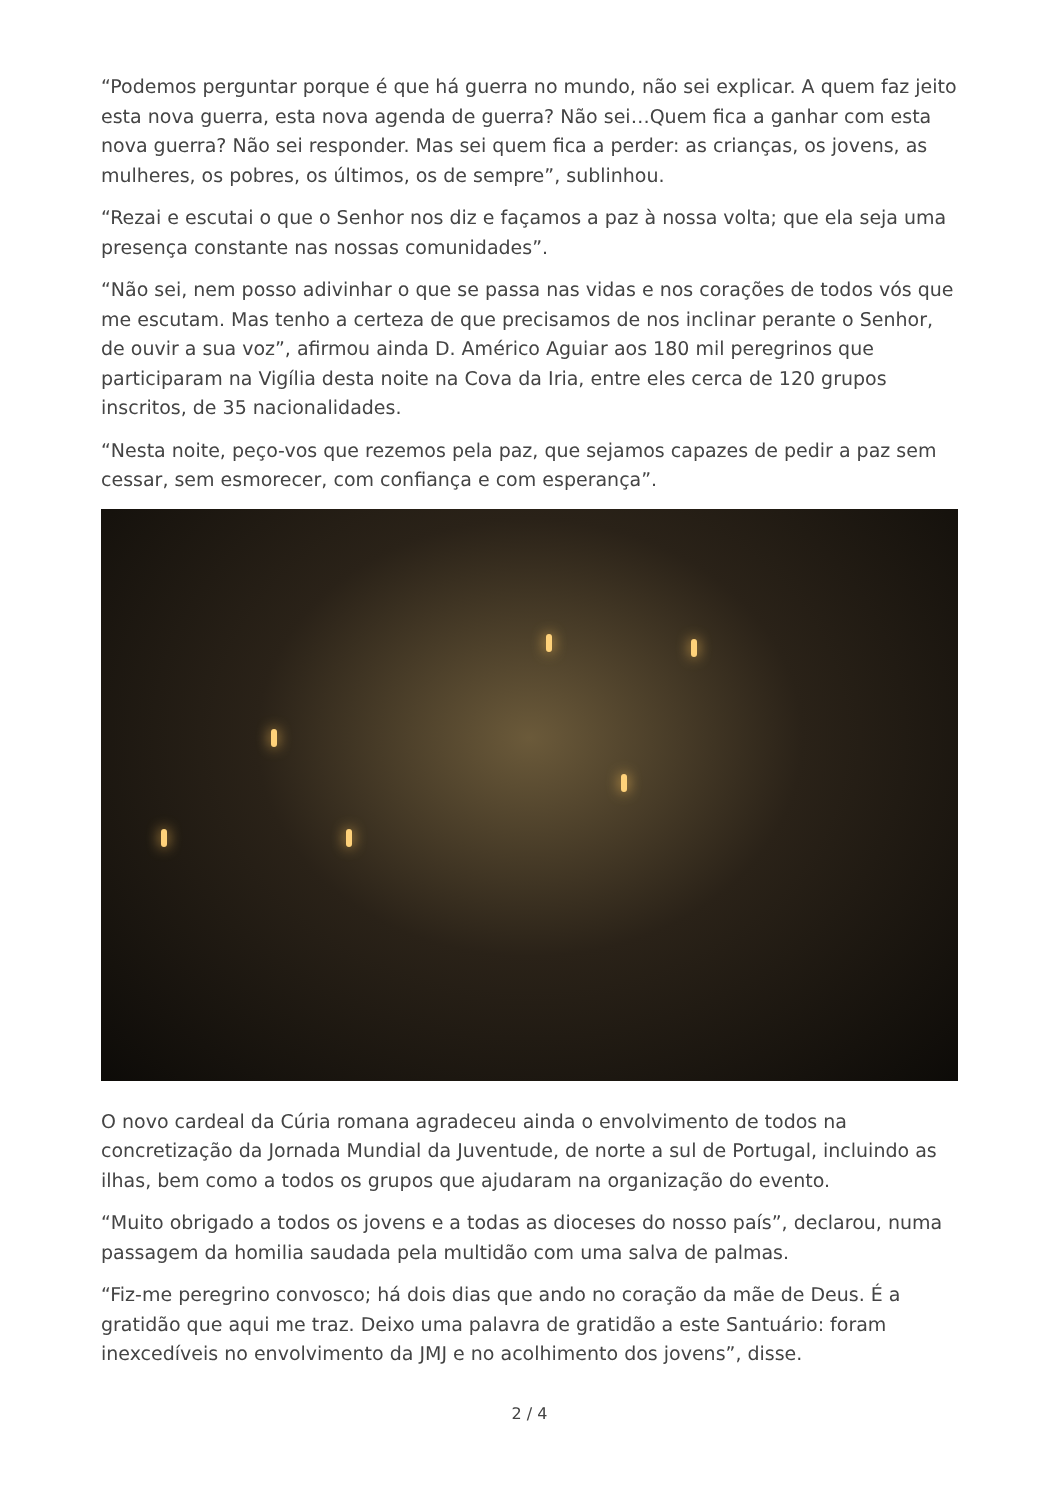“Podemos perguntar porque é que há guerra no mundo, não sei explicar. A quem faz jeito esta nova guerra, esta nova agenda de guerra? Não sei…Quem fica a ganhar com esta nova guerra? Não sei responder. Mas sei quem fica a perder: as crianças, os jovens, as mulheres, os pobres, os últimos, os de sempre”, sublinhou.
“Rezai e escutai o que o Senhor nos diz e façamos a paz à nossa volta; que ela seja uma presença constante nas nossas comunidades”.
“Não sei, nem posso adivinhar o que se passa nas vidas e nos corações de todos vós que me escutam. Mas tenho a certeza de que precisamos de nos inclinar perante o Senhor, de ouvir a sua voz”, afirmou ainda D. Américo Aguiar aos 180 mil peregrinos que participaram na Vigília desta noite na Cova da Iria, entre eles cerca de 120 grupos inscritos, de 35 nacionalidades.
“Nesta noite, peço-vos que rezemos pela paz, que sejamos capazes de pedir a paz sem cessar, sem esmorecer, com confiança e com esperança”.
O novo cardeal da Cúria romana agradeceu ainda o envolvimento de todos na concretização da Jornada Mundial da Juventude, de norte a sul de Portugal, incluindo as ilhas, bem como a todos os grupos que ajudaram na organização do evento.
“Muito obrigado a todos os jovens e a todas as dioceses do nosso país”, declarou, numa passagem da homilia saudada pela multidão com uma salva de palmas.
“Fiz-me peregrino convosco; há dois dias que ando no coração da mãe de Deus. É a gratidão que aqui me traz. Deixo uma palavra de gratidão a este Santuário: foram inexcedíveis no envolvimento da JMJ e no acolhimento dos jovens”, disse.
2 / 4